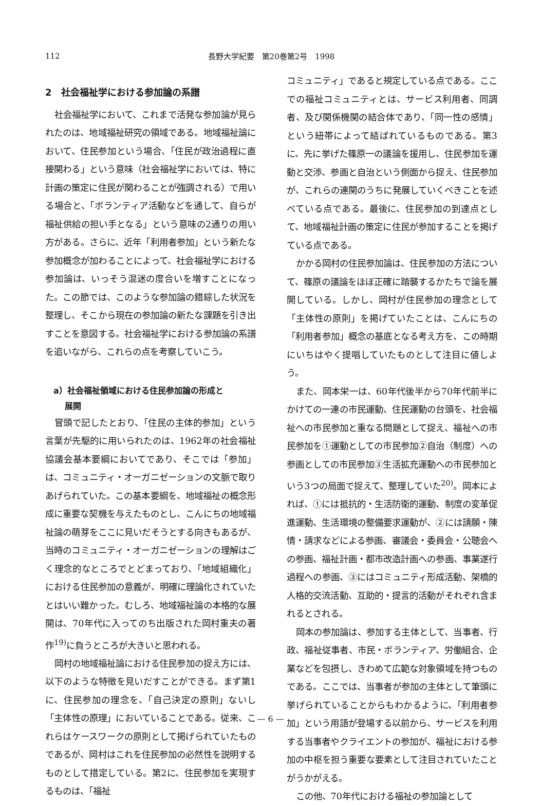112
長野大学紀要　第20巻第2号　1998
2　社会福祉学における参加論の系譜
社会福祉学において、これまで活発な参加論が見られたのは、地域福祉研究の領域である。地域福祉論において、住民参加という場合、「住民が政治過程に直接関わる」という意味（社会福祉学においては、特に計画の策定に住民が関わることが強調される）で用いる場合と、「ボランティア活動などを通して、自らが福祉供給の担い手となる」という意味の2通りの用い方がある。さらに、近年「利用者参加」という新たな参加概念が加わることによって、社会福祉学における参加論は、いっそう混迷の度合いを増すことになった。この節では、このような参加論の錯綜した状況を整理し、そこから現在の参加論の新たな課題を引き出すことを意図する。社会福祉学における参加論の系譜を追いながら、これらの点を考察していこう。
a）社会福祉領域における住民参加論の形成と
　 展開
冒頭で記したとおり、「住民の主体的参加」という言葉が先駆的に用いられたのは、1962年の社会福祉協議会基本要綱においてであり、そこでは「参加」は、コミュニティ・オーガニゼーションの文脈で取りあげられていた。この基本要綱を、地域福祉の概念形成に重要な契機を与えたものとし、こんにちの地域福祉論の萌芽をここに見いだそうとする向きもあるが、当時のコミュニティ・オーガニゼーションの理解はごく理念的なところでとどまっており、「地域組織化」における住民参加の意義が、明確に理論化されていたとはいい難かった。むしろ、地域福祉論の本格的な展開は、70年代に入ってのち出版された岡村重夫の著作<sup>19)</sup>に負うところが大きいと思われる。
岡村の地域福祉論における住民参加の捉え方には、以下のような特徴を見いだすことができる。まず第1に、住民参加の理念を、「自己決定の原則」ないし「主体性の原理」においていることである。従来、これらはケースワークの原則として掲げられていたものであるが、岡村はこれを住民参加の必然性を説明するものとして措定している。第2に、住民参加を実現するものは、「福祉
コミュニティ」であると規定している点である。ここでの福祉コミュニティとは、サービス利用者、同調者、及び関係機関の結合体であり、「同一性の感情」という紐帯によって結ばれているものである。第3に、先に挙げた篠原一の議論を援用し、住民参加を運動と交渉、参画と自治という側面から捉え、住民参加が、これらの連関のうちに発展していくべきことを述べている点である。最後に、住民参加の到達点として、地域福祉計画の策定に住民が参加することを掲げている点である。
かかる岡村の住民参加論は、住民参加の方法について、篠原の議論をほぼ正確に踏襲するかたちで論を展開している。しかし、岡村が住民参加の理念として「主体性の原則」を掲げていたことは、こんにちの「利用者参加」概念の基底となる考え方を、この時期にいちはやく提唱していたものとして注目に値しよう。
また、岡本栄一は、60年代後半から70年代前半にかけての一連の市民運動、住民運動の台頭を、社会福祉への市民参加と重なる問題として捉え、福祉への市民参加を①運動としての市民参加②自治（制度）への参画としての市民参加③生活拡充運動への市民参加という3つの局面で捉えて、整理していた<sup>20)</sup>。岡本によれば、①には抵抗的・生活防衛的運動、制度の変革促進運動、生活環境の整備要求運動が、②には請願・陳情・請求などによる参画、審議会・委員会・公聴会への参画、福祉計画・都市改造計画への参画、事業遂行過程への参画、③にはコミュニティ形成活動、架橋的人格的交流活動、互助的・提言的活動がそれぞれ含まれるとされる。
岡本の参加論は、参加する主体として、当事者、行政、福祉従事者、市民・ボランティア、労働組合、企業などを包摂し、きわめて広範な対象領域を持つものである。ここでは、当事者が参加の主体として筆頭に挙げられていることからもわかるように、「利用者参加」という用語が登場する以前から、サービスを利用する当事者やクライエントの参加が、福祉における参加の中枢を担う重要な要素として注目されていたことがうかがえる。
この他、70年代における福祉の参加論として
— 6 —